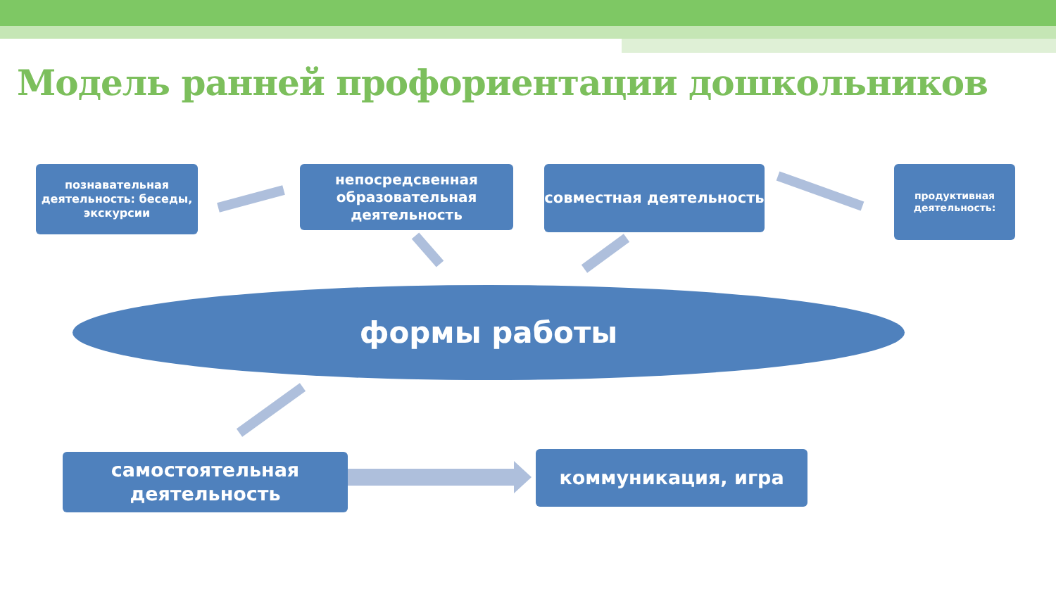Модель ранней профориентации дошкольников
познавательная деятельность: беседы, экскурсии
непосредсвенная образовательная деятельность
совместная деятельность
продуктивная деятельность:
формы работы
самостоятельная деятельность
коммуникация, игра